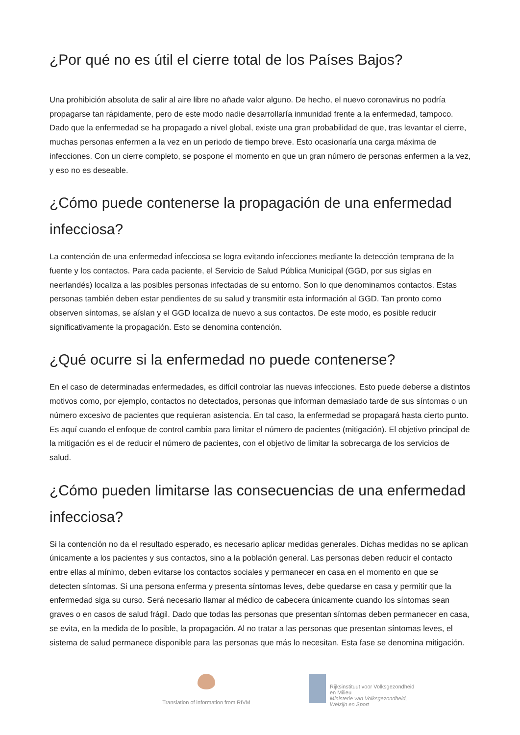¿Por qué no es útil el cierre total de los Países Bajos?
Una prohibición absoluta de salir al aire libre no añade valor alguno. De hecho, el nuevo coronavirus no podría propagarse tan rápidamente, pero de este modo nadie desarrollaría inmunidad frente a la enfermedad, tampoco. Dado que la enfermedad se ha propagado a nivel global, existe una gran probabilidad de que, tras levantar el cierre, muchas personas enfermen a la vez en un periodo de tiempo breve. Esto ocasionaría una carga máxima de infecciones. Con un cierre completo, se pospone el momento en que un gran número de personas enfermen a la vez, y eso no es deseable.
¿Cómo puede contenerse la propagación de una enfermedad infecciosa?
La contención de una enfermedad infecciosa se logra evitando infecciones mediante la detección temprana de la fuente y los contactos. Para cada paciente, el Servicio de Salud Pública Municipal (GGD, por sus siglas en neerlandés) localiza a las posibles personas infectadas de su entorno. Son lo que denominamos contactos. Estas personas también deben estar pendientes de su salud y transmitir esta información al GGD. Tan pronto como observen síntomas, se aíslan y el GGD localiza de nuevo a sus contactos. De este modo, es posible reducir significativamente la propagación. Esto se denomina contención.
¿Qué ocurre si la enfermedad no puede contenerse?
En el caso de determinadas enfermedades, es difícil controlar las nuevas infecciones. Esto puede deberse a distintos motivos como, por ejemplo, contactos no detectados, personas que informan demasiado tarde de sus síntomas o un número excesivo de pacientes que requieran asistencia. En tal caso, la enfermedad se propagará hasta cierto punto. Es aquí cuando el enfoque de control cambia para limitar el número de pacientes (mitigación). El objetivo principal de la mitigación es el de reducir el número de pacientes, con el objetivo de limitar la sobrecarga de los servicios de salud.
¿Cómo pueden limitarse las consecuencias de una enfermedad infecciosa?
Si la contención no da el resultado esperado, es necesario aplicar medidas generales. Dichas medidas no se aplican únicamente a los pacientes y sus contactos, sino a la población general. Las personas deben reducir el contacto entre ellas al mínimo, deben evitarse los contactos sociales y permanecer en casa en el momento en que se detecten síntomas. Si una persona enferma y presenta síntomas leves, debe quedarse en casa y permitir que la enfermedad siga su curso. Será necesario llamar al médico de cabecera únicamente cuando los síntomas sean graves o en casos de salud frágil. Dado que todas las personas que presentan síntomas deben permanecer en casa, se evita, en la medida de lo posible, la propagación. Al no tratar a las personas que presentan síntomas leves, el sistema de salud permanece disponible para las personas que más lo necesitan. Esta fase se denomina mitigación.
Translation of information from RIVM
Rijksinstituut voor Volksgezondheid
en Milieu
Ministerie van Volksgezondheid,
Welzijn en Sport